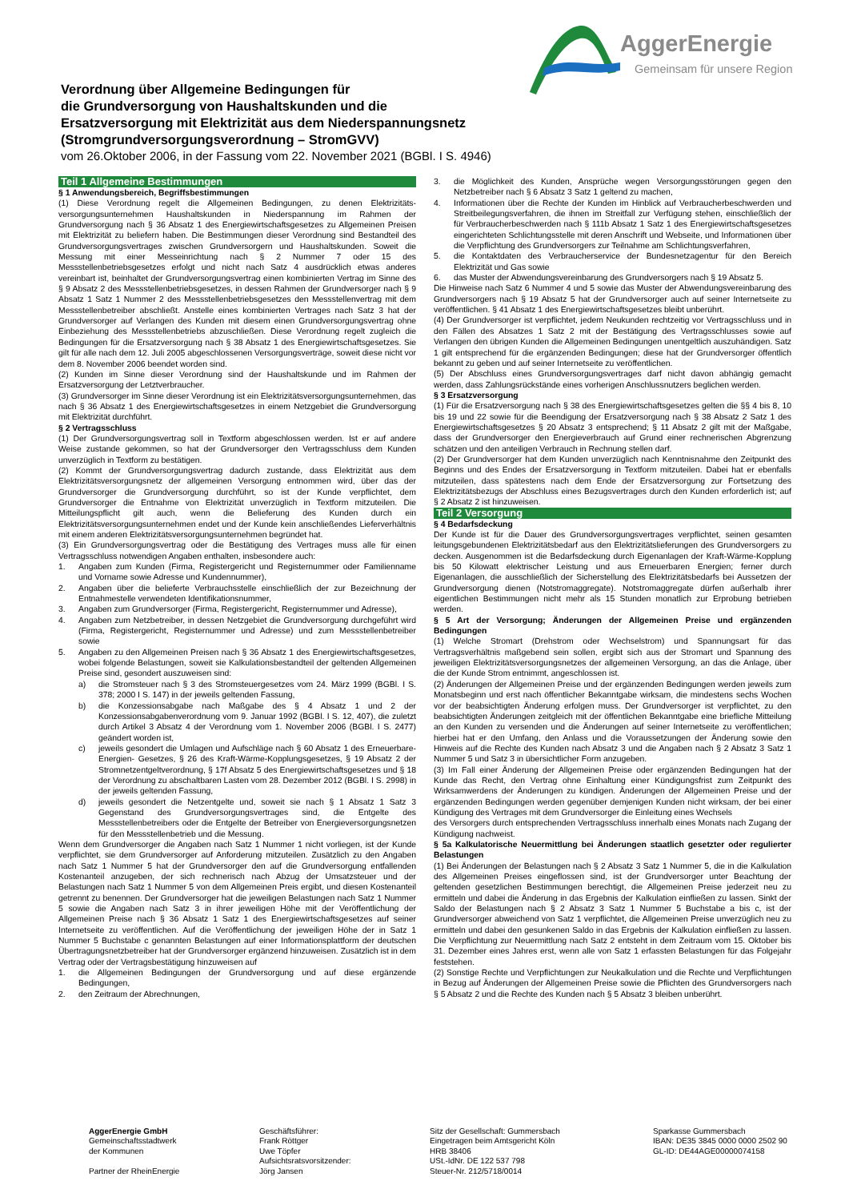AggerEnergie
Gemeinsam für unsere Region
Verordnung über Allgemeine Bedingungen für
die Grundversorgung von Haushaltskunden und die
Ersatzversorgung mit Elektrizität aus dem Niederspannungsnetz
(Stromgrundversorgungsverordnung – StromGVV)
vom 26.Oktober 2006, in der Fassung vom 22. November 2021 (BGBl. I S. 4946)
Teil 1 Allgemeine Bestimmungen
§ 1 Anwendungsbereich, Begriffsbestimmungen
(1) Diese Verordnung regelt die Allgemeinen Bedingungen, zu denen Elektrizitäts­versorgungsunternehmen Haushaltskunden in Niederspannung im Rahmen der Grundversorgung nach § 36 Absatz 1 des Energiewirtschaftsgesetzes zu Allgemeinen Preisen mit Elektrizität zu beliefern haben. Die Bestimmungen dieser Verordnung sind Bestandteil des Grundversorgungsvertrages zwischen Grundversorgern und Haushaltskunden. Soweit die Messung mit einer Messeinrichtung nach § 2 Nummer 7 oder 15 des Messstellenbetriebsgesetzes erfolgt und nicht nach Satz 4 ausdrücklich etwas anderes vereinbart ist, beinhaltet der Grundversorgungsvertrag einen kombinierten Vertrag im Sinne des § 9 Absatz 2 des Messstellenbetriebsgesetzes, in dessen Rahmen der Grundversorger nach § 9 Absatz 1 Satz 1 Nummer 2 des Messstellenbetriebsgesetzes den Messstellenvertrag mit dem Messstellenbetreiber abschließt. Anstelle eines kombinierten Vertrages nach Satz 3 hat der Grundversorger auf Verlangen des Kunden mit diesem einen Grundversorgungsvertrag ohne Einbeziehung des Messstellenbetriebs abzuschließen. Diese Verordnung regelt zugleich die Bedingungen für die Ersatzversorgung nach § 38 Absatz 1 des Energiewirtschaftsgesetzes. Sie gilt für alle nach dem 12. Juli 2005 abgeschlossenen Versorgungsverträge, soweit diese nicht vor dem 8. November 2006 beendet worden sind.
(2) Kunden im Sinne dieser Verordnung sind der Haushaltskunde und im Rahmen der Ersatzversorgung der Letztverbraucher.
(3) Grundversorger im Sinne dieser Verordnung ist ein Elektrizitätsversorgungsunternehmen, das nach § 36 Absatz 1 des Energiewirtschaftsgesetzes in einem Netzgebiet die Grundversorgung mit Elektrizität durchführt.
§ 2 Vertragsschluss
(1) Der Grundversorgungsvertrag soll in Textform abgeschlossen werden. Ist er auf andere Weise zustande gekommen, so hat der Grundversorger den Vertragsschluss dem Kunden unverzüglich in Textform zu bestätigen.
(2) Kommt der Grundversorgungsvertrag dadurch zustande, dass Elektrizität aus dem Elektrizitätsversorgungsnetz der allgemeinen Versorgung entnommen wird, über das der Grundversorger die Grundversorgung durchführt, so ist der Kunde verpflichtet, dem Grundversorger die Entnahme von Elektrizität unverzüglich in Textform mitzuteilen. Die Mitteilungspflicht gilt auch, wenn die Belieferung des Kunden durch ein Elektrizitätsversorgungsunternehmen endet und der Kunde kein anschließendes Lieferverhältnis mit einem anderen Elektrizitätsversorgungsunternehmen begründet hat.
(3) Ein Grundversorgungsvertrag oder die Bestätigung des Vertrages muss alle für einen Vertragsschluss notwendigen Angaben enthalten, insbesondere auch:
1. Angaben zum Kunden (Firma, Registergericht und Registernummer oder Familienname und Vorname sowie Adresse und Kundennummer),
2. Angaben über die belieferte Verbrauchsstelle einschließlich der zur Bezeichnung der Entnahmestelle verwendeten Identifikationsnummer,
3. Angaben zum Grundversorger (Firma, Registergericht, Registernummer und Adresse),
4. Angaben zum Netzbetreiber, in dessen Netzgebiet die Grundversorgung durchgeführt wird (Firma, Registergericht, Registernummer und Adresse) und zum Messstellenbetreiber sowie
5. Angaben zu den Allgemeinen Preisen nach § 36 Absatz 1 des Energiewirtschaftsgesetzes, wobei folgende Belastungen, soweit sie Kalkulationsbestandteil der geltenden Allgemeinen Preise sind, gesondert auszuweisen sind:
a) die Stromsteuer nach § 3 des Stromsteuergesetzes vom 24. März 1999 (BGBl. I S. 378; 2000 I S. 147) in der jeweils geltenden Fassung,
b) die Konzessionsabgabe nach Maßgabe des § 4 Absatz 1 und 2 der Konzessionsabgabenverordnung vom 9. Januar 1992 (BGBl. I S. 12, 407), die zuletzt durch Artikel 3 Absatz 4 der Verordnung vom 1. November 2006 (BGBl. I S. 2477) geändert worden ist,
c) jeweils gesondert die Umlagen und Aufschläge nach § 60 Absatz 1 des Erneuerbare-Energien- Gesetzes, § 26 des Kraft-Wärme-Kopplungsgesetzes, § 19 Absatz 2 der Stromnetzentgeltverordnung, § 17f Absatz 5 des Energiewirtschaftsgesetzes und § 18 der Verordnung zu abschaltbaren Lasten vom 28. Dezember 2012 (BGBl. I S. 2998) in der jeweils geltenden Fassung,
d) jeweils gesondert die Netzentgelte und, soweit sie nach § 1 Absatz 1 Satz 3 Gegenstand des Grundversorgungsvertrages sind, die Entgelte des Messstellenbetreibers oder die Entgelte der Betreiber von Energieversorgungsnetzen für den Messstellenbetrieb und die Messung.
Wenn dem Grundversorger die Angaben nach Satz 1 Nummer 1 nicht vorliegen, ist der Kunde verpflichtet, sie dem Grundversorger auf Anforderung mitzuteilen. Zusätzlich zu den Angaben nach Satz 1 Nummer 5 hat der Grundversorger den auf die Grundversorgung entfallenden Kostenanteil anzugeben, der sich rechnerisch nach Abzug der Umsatzsteuer und der Belastungen nach Satz 1 Nummer 5 von dem Allgemeinen Preis ergibt, und diesen Kostenanteil getrennt zu benennen. Der Grundversorger hat die jeweiligen Belastungen nach Satz 1 Nummer 5 sowie die Angaben nach Satz 3 in ihrer jeweiligen Höhe mit der Veröffentlichung der Allgemeinen Preise nach § 36 Absatz 1 Satz 1 des Energiewirtschaftsgesetzes auf seiner Internetseite zu veröffentlichen. Auf die Veröffentlichung der jeweiligen Höhe der in Satz 1 Nummer 5 Buchstabe c genannten Belastungen auf einer Informationsplattform der deutschen Übertragungsnetzbetreiber hat der Grundversorger ergänzend hinzuweisen. Zusätzlich ist in dem Vertrag oder der Vertragsbestätigung hinzuweisen auf
1. die Allgemeinen Bedingungen der Grundversorgung und auf diese ergänzende Bedingungen,
2. den Zeitraum der Abrechnungen,
3. die Möglichkeit des Kunden, Ansprüche wegen Versorgungsstörungen gegen den Netzbetreiber nach § 6 Absatz 3 Satz 1 geltend zu machen,
4. Informationen über die Rechte der Kunden im Hinblick auf Verbraucherbeschwerden und Streitbeilegungsverfahren, die ihnen im Streitfall zur Verfügung stehen, einschließlich der für Verbraucherbeschwerden nach § 111b Absatz 1 Satz 1 des Energiewirtschaftsgesetzes eingerichteten Schlichtungsstelle mit deren Anschrift und Webseite, und Informationen über die Verpflichtung des Grundversorgers zur Teilnahme am Schlichtungsverfahren,
5. die Kontaktdaten des Verbraucherservice der Bundesnetzagentur für den Bereich Elektrizität und Gas sowie
6. das Muster der Abwendungsvereinbarung des Grundversorgers nach § 19 Absatz 5.
Die Hinweise nach Satz 6 Nummer 4 und 5 sowie das Muster der Abwendungsvereinbarung des Grundversorgers nach § 19 Absatz 5 hat der Grundversorger auch auf seiner Internetseite zu veröffentlichen. § 41 Absatz 1 des Energiewirtschaftsgesetzes bleibt unberührt.
(4) Der Grundversorger ist verpflichtet, jedem Neukunden rechtzeitig vor Vertragsschluss und in den Fällen des Absatzes 1 Satz 2 mit der Bestätigung des Vertragsschlusses sowie auf Verlangen den übrigen Kunden die Allgemeinen Bedingungen unentgeltlich auszuhändigen. Satz 1 gilt entsprechend für die ergänzenden Bedingungen; diese hat der Grundversorger öffentlich bekannt zu geben und auf seiner Internetseite zu veröffentlichen.
(5) Der Abschluss eines Grundversorgungsvertrages darf nicht davon abhängig gemacht werden, dass Zahlungsrückstände eines vorherigen Anschlussnutzers beglichen werden.
§ 3 Ersatzversorgung
(1) Für die Ersatzversorgung nach § 38 des Energiewirtschaftsgesetzes gelten die §§ 4 bis 8, 10 bis 19 und 22 sowie für die Beendigung der Ersatzversorgung nach § 38 Absatz 2 Satz 1 des Energiewirtschaftsgesetzes § 20 Absatz 3 entsprechend; § 11 Absatz 2 gilt mit der Maßgabe, dass der Grundversorger den Energieverbrauch auf Grund einer rechnerischen Abgrenzung schätzen und den anteiligen Verbrauch in Rechnung stellen darf.
(2) Der Grundversorger hat dem Kunden unverzüglich nach Kenntnisnahme den Zeitpunkt des Beginns und des Endes der Ersatzversorgung in Textform mitzuteilen. Dabei hat er ebenfalls mitzuteilen, dass spätestens nach dem Ende der Ersatzversorgung zur Fortsetzung des Elektrizitätsbezugs der Abschluss eines Bezugsvertrages durch den Kunden erforderlich ist; auf § 2 Absatz 2 ist hinzuweisen.
Teil 2 Versorgung
§ 4 Bedarfsdeckung
Der Kunde ist für die Dauer des Grundversorgungsvertrages verpflichtet, seinen gesamten leitungsgebundenen Elektrizitätsbedarf aus den Elektrizitätslieferungen des Grundversorgers zu decken. Ausgenommen ist die Bedarfsdeckung durch Eigenanlagen der Kraft-Wärme-Kopplung bis 50 Kilowatt elektrischer Leistung und aus Erneuerbaren Energien; ferner durch Eigenanlagen, die ausschließlich der Sicherstellung des Elektrizitätsbedarfs bei Aussetzen der Grundversorgung dienen (Notstromaggregate). Notstromaggregate dürfen außerhalb ihrer eigentlichen Bestimmungen nicht mehr als 15 Stunden monatlich zur Erprobung betrieben werden.
§ 5 Art der Versorgung; Änderungen der Allgemeinen Preise und ergänzenden Bedingungen
(1) Welche Stromart (Drehstrom oder Wechselstrom) und Spannungsart für das Vertragsverhältnis maßgebend sein sollen, ergibt sich aus der Stromart und Spannung des jeweiligen Elektrizitätsversorgungsnetzes der allgemeinen Versorgung, an das die Anlage, über die der Kunde Strom entnimmt, angeschlossen ist.
(2) Änderungen der Allgemeinen Preise und der ergänzenden Bedingungen werden jeweils zum Monatsbeginn und erst nach öffentlicher Bekanntgabe wirksam, die mindestens sechs Wochen vor der beabsichtigten Änderung erfolgen muss. Der Grundversorger ist verpflichtet, zu den beabsichtigten Änderungen zeitgleich mit der öffentlichen Bekanntgabe eine briefliche Mitteilung an den Kunden zu versenden und die Änderungen auf seiner Internetseite zu veröffentlichen; hierbei hat er den Umfang, den Anlass und die Voraussetzungen der Änderung sowie den Hinweis auf die Rechte des Kunden nach Absatz 3 und die Angaben nach § 2 Absatz 3 Satz 1 Nummer 5 und Satz 3 in übersichtlicher Form anzugeben.
(3) Im Fall einer Änderung der Allgemeinen Preise oder ergänzenden Bedingungen hat der Kunde das Recht, den Vertrag ohne Einhaltung einer Kündigungsfrist zum Zeitpunkt des Wirksamwerdens der Änderungen zu kündigen. Änderungen der Allgemeinen Preise und der ergänzenden Bedingungen werden gegenüber demjenigen Kunden nicht wirksam, der bei einer Kündigung des Vertrages mit dem Grundversorger die Einleitung eines Wechsels
des Versorgers durch entsprechenden Vertragsschluss innerhalb eines Monats nach Zugang der Kündigung nachweist.
§ 5a Kalkulatorische Neuermittlung bei Änderungen staatlich gesetzter oder regulierter Belastungen
(1) Bei Änderungen der Belastungen nach § 2 Absatz 3 Satz 1 Nummer 5, die in die Kalkulation des Allgemeinen Preises eingeflossen sind, ist der Grundversorger unter Beachtung der geltenden gesetzlichen Bestimmungen berechtigt, die Allgemeinen Preise jederzeit neu zu ermitteln und dabei die Änderung in das Ergebnis der Kalkulation einfließen zu lassen. Sinkt der Saldo der Belastungen nach § 2 Absatz 3 Satz 1 Nummer 5 Buchstabe a bis c, ist der Grundversorger abweichend von Satz 1 verpflichtet, die Allgemeinen Preise unverzüglich neu zu ermitteln und dabei den gesunkenen Saldo in das Ergebnis der Kalkulation einfließen zu lassen. Die Verpflichtung zur Neuermittlung nach Satz 2 entsteht in dem Zeitraum vom 15. Oktober bis 31. Dezember eines Jahres erst, wenn alle von Satz 1 erfassten Belastungen für das Folgejahr feststehen.
(2) Sonstige Rechte und Verpflichtungen zur Neukalkulation und die Rechte und Verpflichtungen in Bezug auf Änderungen der Allgemeinen Preise sowie die Pflichten des Grundversorgers nach § 5 Absatz 2 und die Rechte des Kunden nach § 5 Absatz 3 bleiben unberührt.
AggerEnergie GmbH
Gemeinschaftsstadtwerk
der Kommunen
Partner der RheinEnergie
Geschäftsführer:
Frank Röttger
Uwe Töpfer
Aufsichtsratsvorsitzender:
Jörg Jansen
Sitz der Gesellschaft: Gummersbach
Eingetragen beim Amtsgericht Köln
HRB 38406
USt.-IdNr. DE 122 537 798
Steuer-Nr. 212/5718/0014
Sparkasse Gummersbach
IBAN: DE35 3845 0000 0000 2502 90
GL-ID: DE44AGE00000074158